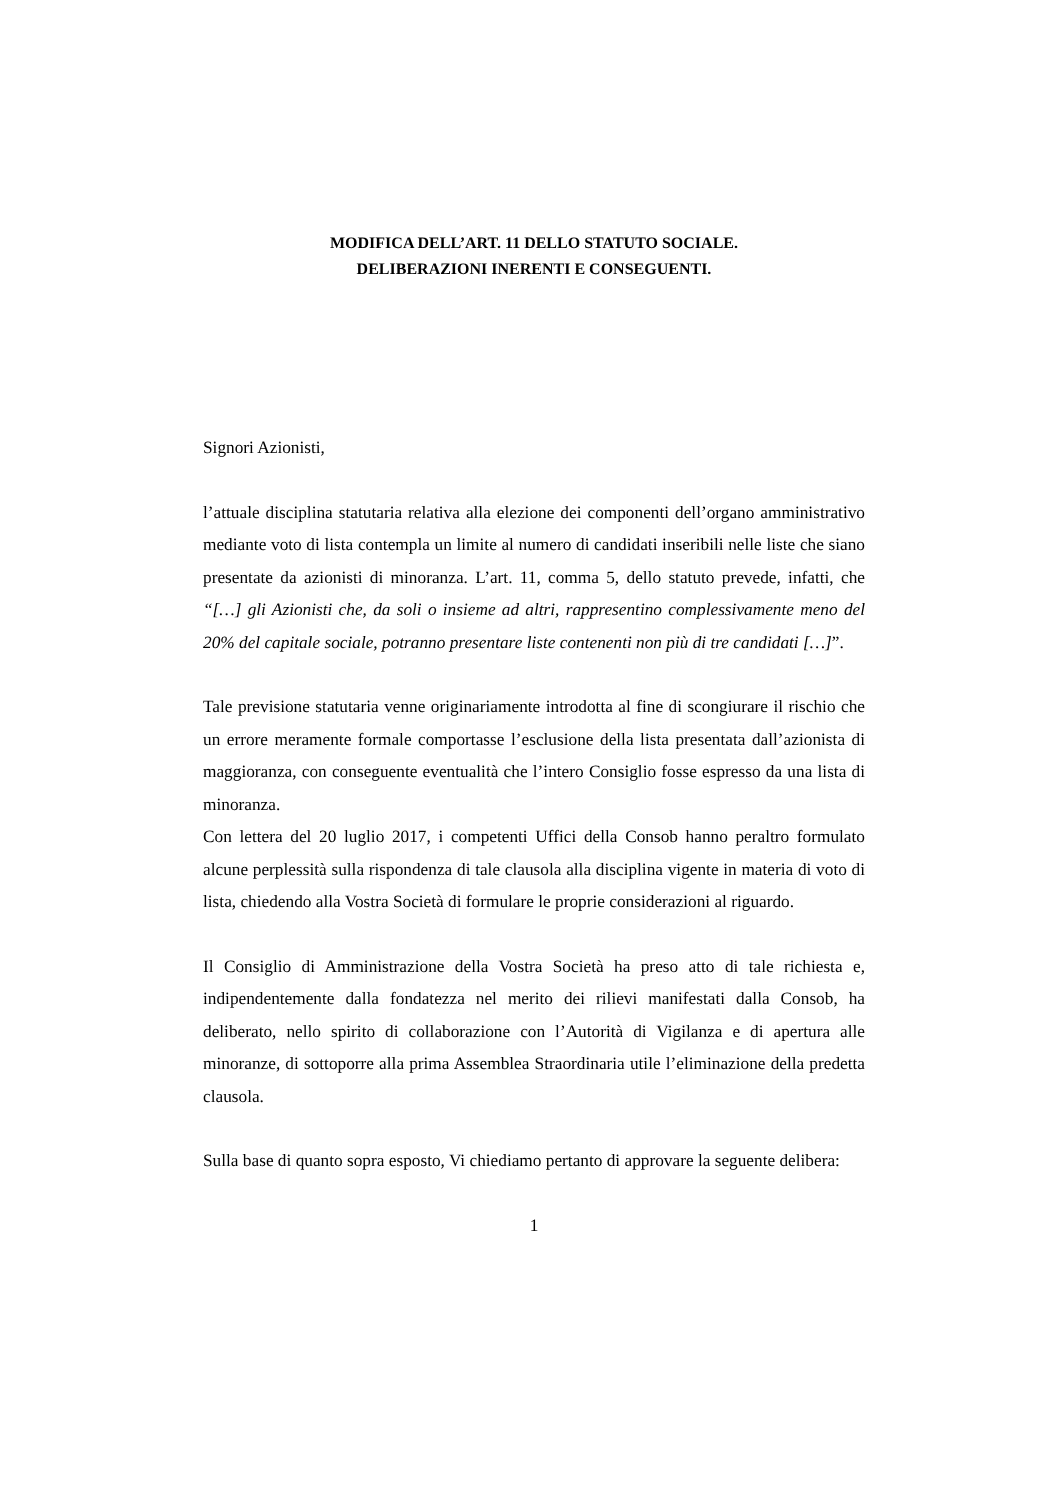MODIFICA DELL’ART. 11 DELLO STATUTO SOCIALE.
DELIBERAZIONI INERENTI E CONSEGUENTI.
Signori Azionisti,
l’attuale disciplina statutaria relativa alla elezione dei componenti dell’organo amministrativo mediante voto di lista contempla un limite al numero di candidati inseribili nelle liste che siano presentate da azionisti di minoranza. L’art. 11, comma 5, dello statuto prevede, infatti, che “[…] gli Azionisti che, da soli o insieme ad altri, rappresentino complessivamente meno del 20% del capitale sociale, potranno presentare liste contenenti non più di tre candidati […]”.
Tale previsione statutaria venne originariamente introdotta al fine di scongiurare il rischio che un errore meramente formale comportasse l’esclusione della lista presentata dall’azionista di maggioranza, con conseguente eventualità che l’intero Consiglio fosse espresso da una lista di minoranza.
Con lettera del 20 luglio 2017, i competenti Uffici della Consob hanno peraltro formulato alcune perplessità sulla rispondenza di tale clausola alla disciplina vigente in materia di voto di lista, chiedendo alla Vostra Società di formulare le proprie considerazioni al riguardo.
Il Consiglio di Amministrazione della Vostra Società ha preso atto di tale richiesta e, indipendentemente dalla fondatezza nel merito dei rilievi manifestati dalla Consob, ha deliberato, nello spirito di collaborazione con l’Autorità di Vigilanza e di apertura alle minoranze, di sottoporre alla prima Assemblea Straordinaria utile l’eliminazione della predetta clausola.
Sulla base di quanto sopra esposto, Vi chiediamo pertanto di approvare la seguente delibera:
1